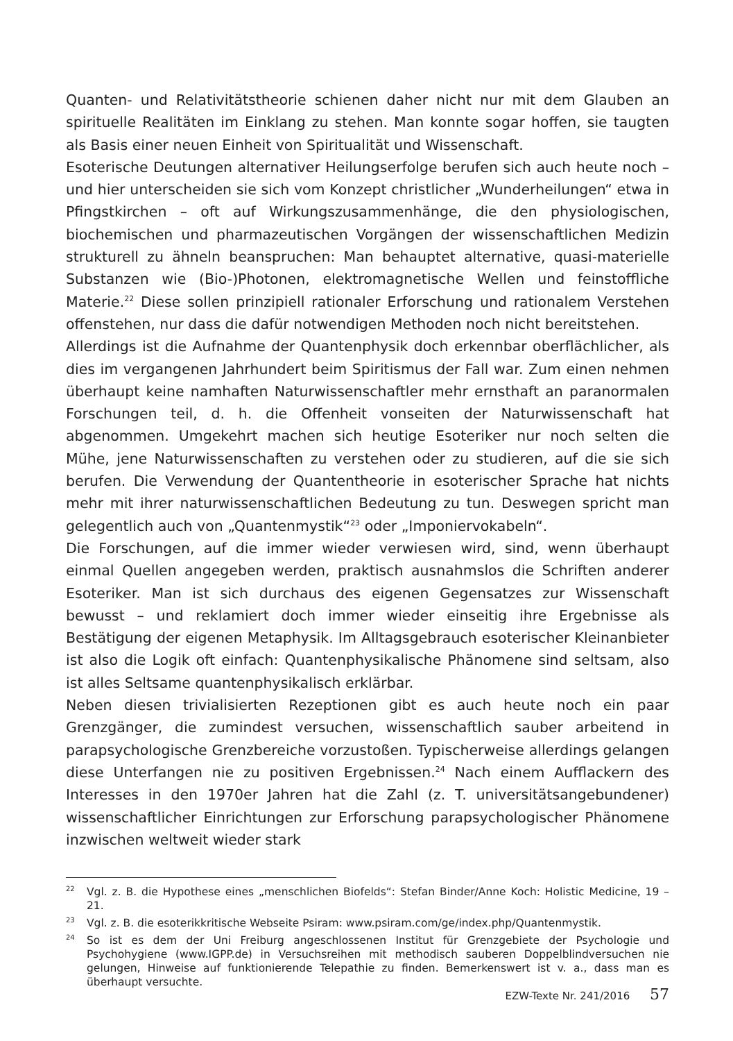Quanten- und Relativitätstheorie schienen daher nicht nur mit dem Glauben an spirituelle Realitäten im Einklang zu stehen. Man konnte sogar hoffen, sie taugten als Basis einer neuen Einheit von Spiritualität und Wissenschaft.
Esoterische Deutungen alternativer Heilungserfolge berufen sich auch heute noch – und hier unterscheiden sie sich vom Konzept christlicher „Wunderheilungen“ etwa in Pfingstkirchen – oft auf Wirkungszusammenhänge, die den physiologischen, biochemischen und pharmazeutischen Vorgängen der wissenschaftlichen Medizin strukturell zu ähneln beanspruchen: Man behauptet alternative, quasi-materielle Substanzen wie (Bio-)Photonen, elektromagnetische Wellen und feinstoffliche Materie.<sup>22</sup> Diese sollen prinzipiell rationaler Erforschung und rationalem Verstehen offenstehen, nur dass die dafür notwendigen Methoden noch nicht bereitstehen.
Allerdings ist die Aufnahme der Quantenphysik doch erkennbar oberflächlicher, als dies im vergangenen Jahrhundert beim Spiritismus der Fall war. Zum einen nehmen überhaupt keine namhaften Naturwissenschaftler mehr ernsthaft an paranormalen Forschungen teil, d. h. die Offenheit vonseiten der Naturwissenschaft hat abgenommen. Umgekehrt machen sich heutige Esoteriker nur noch selten die Mühe, jene Naturwissenschaften zu verstehen oder zu studieren, auf die sie sich berufen. Die Verwendung der Quantentheorie in esoterischer Sprache hat nichts mehr mit ihrer naturwissenschaftlichen Bedeutung zu tun. Deswegen spricht man gelegentlich auch von „Quantenmystik“<sup>23</sup> oder „Imponiervokabeln“.
Die Forschungen, auf die immer wieder verwiesen wird, sind, wenn überhaupt einmal Quellen angegeben werden, praktisch ausnahmslos die Schriften anderer Esoteriker. Man ist sich durchaus des eigenen Gegensatzes zur Wissenschaft bewusst – und reklamiert doch immer wieder einseitig ihre Ergebnisse als Bestätigung der eigenen Metaphysik. Im Alltagsgebrauch esoterischer Kleinanbieter ist also die Logik oft einfach: Quantenphysikalische Phänomene sind seltsam, also ist alles Seltsame quantenphysikalisch erklärbar.
Neben diesen trivialisierten Rezeptionen gibt es auch heute noch ein paar Grenzgänger, die zumindest versuchen, wissenschaftlich sauber arbeitend in parapsychologische Grenzbereiche vorzustoßen. Typischerweise allerdings gelangen diese Unterfangen nie zu positiven Ergebnissen.<sup>24</sup> Nach einem Aufflackern des Interesses in den 1970er Jahren hat die Zahl (z. T. universitätsangebundener) wissenschaftlicher Einrichtungen zur Erforschung parapsychologischer Phänomene inzwischen weltweit wieder stark
<sup>22</sup> Vgl. z. B. die Hypothese eines „menschlichen Biofelds“: Stefan Binder/Anne Koch: Holistic Medicine, 19 – 21.
<sup>23</sup> Vgl. z. B. die esoterikkritische Webseite Psiram: www.psiram.com/ge/index.php/Quantenmystik.
<sup>24</sup> So ist es dem der Uni Freiburg angeschlossenen Institut für Grenzgebiete der Psychologie und Psychohygiene (www.IGPP.de) in Versuchsreihen mit methodisch sauberen Doppelblindversuchen nie gelungen, Hinweise auf funktionierende Telepathie zu finden. Bemerkenswert ist v. a., dass man es überhaupt versuchte.
EZW-Texte Nr. 241/2016 57